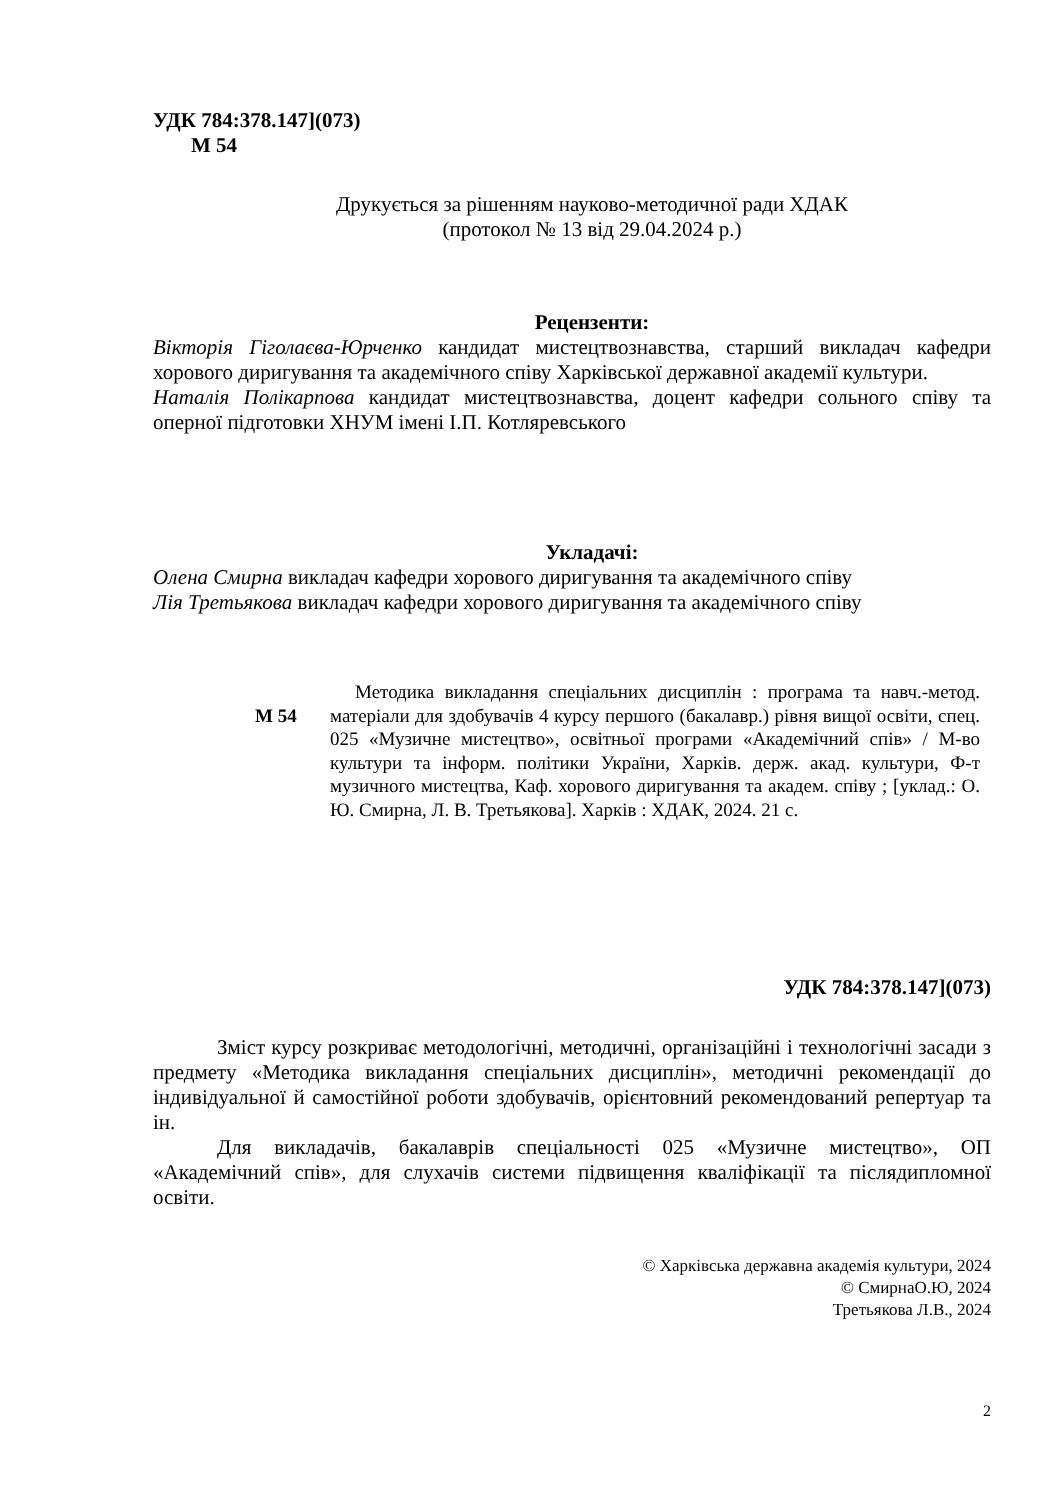УДК 784:378.147](073)
М 54
Друкується за рішенням науково-методичної ради ХДАК
(протокол № 13 від 29.04.2024 р.)
Рецензенти:
Вікторія Гіголаєва-Юрченко кандидат мистецтвознавства, старший викладач кафедри хорового диригування та академічного співу Харківської державної академії культури.
Наталія Полікарпова кандидат мистецтвознавства, доцент кафедри сольного співу та оперної підготовки ХНУМ імені І.П. Котляревського
Укладачі:
Олена Смирна викладач кафедри хорового диригування та академічного співу
Лія Третьякова викладач кафедри хорового диригування та академічного співу
М 54
Методика викладання спеціальних дисциплін : програма та навч.-метод. матеріали для здобувачів 4 курсу першого (бакалавр.) рівня вищої освіти, спец. 025 «Музичне мистецтво», освітньої програми «Академічний спів» / М-во культури та інформ. політики України, Харків. держ. акад. культури, Ф-т музичного мистецтва, Каф. хорового диригування та академ. співу ; [уклад.: О. Ю. Смирна, Л. В. Третьякова]. Харків : ХДАК, 2024. 21 с.
УДК 784:378.147](073)
Зміст курсу розкриває методологічні, методичні, організаційні і технологічні засади з предмету «Методика викладання спеціальних дисциплін», методичні рекомендації до індивідуальної й самостійної роботи здобувачів, орієнтовний рекомендований репертуар та ін.
Для викладачів, бакалаврів спеціальності 025 «Музичне мистецтво», ОП «Академічний спів», для слухачів системи підвищення кваліфікації та післядипломної освіти.
© Харківська державна академія культури, 2024
© СмирнаО.Ю, 2024
Третьякова Л.В., 2024
2